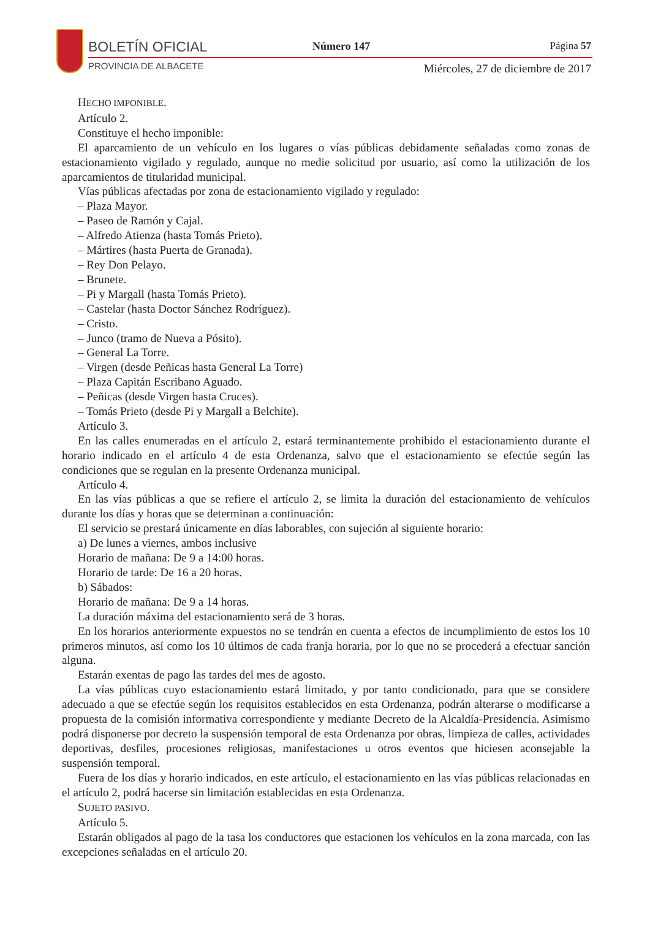BOLETÍN OFICIAL
PROVINCIA DE ALBACETE
Número 147 Página 57
Miércoles, 27 de diciembre de 2017
HECHO IMPONIBLE.
Artículo 2.
Constituye el hecho imponible:
El aparcamiento de un vehículo en los lugares o vías públicas debidamente señaladas como zonas de estacionamiento vigilado y regulado, aunque no medie solicitud por usuario, así como la utilización de los aparcamientos de titularidad municipal.
Vías públicas afectadas por zona de estacionamiento vigilado y regulado:
– Plaza Mayor.
– Paseo de Ramón y Cajal.
– Alfredo Atienza (hasta Tomás Prieto).
– Mártires (hasta Puerta de Granada).
– Rey Don Pelayo.
– Brunete.
– Pi y Margall (hasta Tomás Prieto).
– Castelar (hasta Doctor Sánchez Rodríguez).
– Cristo.
– Junco (tramo de Nueva a Pósito).
– General La Torre.
– Virgen (desde Peñicas hasta General La Torre)
– Plaza Capitán Escribano Aguado.
– Peñicas (desde Virgen hasta Cruces).
– Tomás Prieto (desde Pi y Margall a Belchite).
Artículo 3.
En las calles enumeradas en el artículo 2, estará terminantemente prohibido el estacionamiento durante el horario indicado en el artículo 4 de esta Ordenanza, salvo que el estacionamiento se efectúe según las condiciones que se regulan en la presente Ordenanza municipal.
Artículo 4.
En las vías públicas a que se refiere el artículo 2, se limita la duración del estacionamiento de vehículos durante los días y horas que se determinan a continuación:
El servicio se prestará únicamente en días laborables, con sujeción al siguiente horario:
a) De lunes a viernes, ambos inclusive
Horario de mañana: De 9 a 14:00 horas.
Horario de tarde: De 16 a 20 horas.
b) Sábados:
Horario de mañana: De 9 a 14 horas.
La duración máxima del estacionamiento será de 3 horas.
En los horarios anteriormente expuestos no se tendrán en cuenta a efectos de incumplimiento de estos los 10 primeros minutos, así como los 10 últimos de cada franja horaria, por lo que no se procederá a efectuar sanción alguna.
Estarán exentas de pago las tardes del mes de agosto.
La vías públicas cuyo estacionamiento estará limitado, y por tanto condicionado, para que se considere adecuado a que se efectúe según los requisitos establecidos en esta Ordenanza, podrán alterarse o modificarse a propuesta de la comisión informativa correspondiente y mediante Decreto de la Alcaldía-Presidencia. Asimismo podrá disponerse por decreto la suspensión temporal de esta Ordenanza por obras, limpieza de calles, actividades deportivas, desfiles, procesiones religiosas, manifestaciones u otros eventos que hiciesen aconsejable la suspensión temporal.
Fuera de los días y horario indicados, en este artículo, el estacionamiento en las vías públicas relacionadas en el artículo 2, podrá hacerse sin limitación establecidas en esta Ordenanza.
SUJETO PASIVO.
Artículo 5.
Estarán obligados al pago de la tasa los conductores que estacionen los vehículos en la zona marcada, con las excepciones señaladas en el artículo 20.